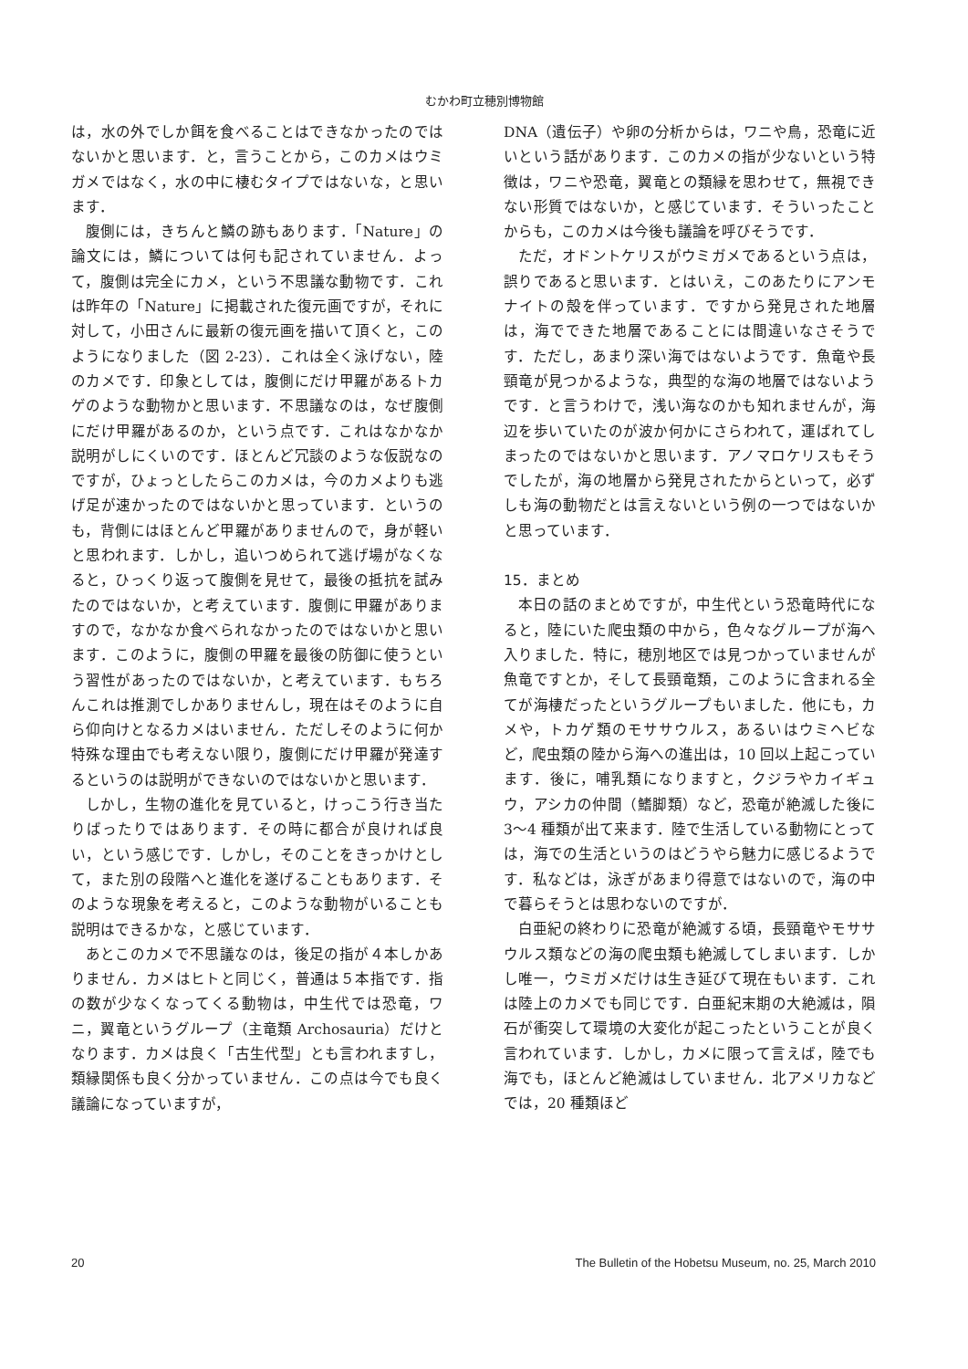むかわ町立穂別博物館
は，水の外でしか餌を食べることはできなかったのではないかと思います．と，言うことから，このカメはウミガメではなく，水の中に棲むタイプではないな，と思います．
腹側には，きちんと鱗の跡もあります．「Nature」の論文には，鱗については何も記されていません．よって，腹側は完全にカメ，という不思議な動物です．これは昨年の「Nature」に掲載された復元画ですが，それに対して，小田さんに最新の復元画を描いて頂くと，このようになりました（図 2-23）．これは全く泳げない，陸のカメです．印象としては，腹側にだけ甲羅があるトカゲのような動物かと思います．不思議なのは，なぜ腹側にだけ甲羅があるのか，という点です．これはなかなか説明がしにくいのです．ほとんど冗談のような仮説なのですが，ひょっとしたらこのカメは，今のカメよりも逃げ足が速かったのではないかと思っています．というのも，背側にはほとんど甲羅がありませんので，身が軽いと思われます．しかし，追いつめられて逃げ場がなくなると，ひっくり返って腹側を見せて，最後の抵抗を試みたのではないか，と考えています．腹側に甲羅がありますので，なかなか食べられなかったのではないかと思います．このように，腹側の甲羅を最後の防御に使うという習性があったのではないか，と考えています．もちろんこれは推測でしかありませんし，現在はそのように自ら仰向けとなるカメはいません．ただしそのように何か特殊な理由でも考えない限り，腹側にだけ甲羅が発達するというのは説明ができないのではないかと思います．
しかし，生物の進化を見ていると，けっこう行き当たりばったりではあります．その時に都合が良ければ良い，という感じです．しかし，そのことをきっかけとして，また別の段階へと進化を遂げることもあります．そのような現象を考えると，このような動物がいることも説明はできるかな，と感じています．
あとこのカメで不思議なのは，後足の指が４本しかありません．カメはヒトと同じく，普通は５本指です．指の数が少なくなってくる動物は，中生代では恐竜，ワニ，翼竜というグループ（主竜類 Archosauria）だけとなります．カメは良く「古生代型」とも言われますし，類縁関係も良く分かっていません．この点は今でも良く議論になっていますが，
DNA（遺伝子）や卵の分析からは，ワニや鳥，恐竜に近いという話があります．このカメの指が少ないという特徴は，ワニや恐竜，翼竜との類縁を思わせて，無視できない形質ではないか，と感じています．そういったことからも，このカメは今後も議論を呼びそうです．
ただ，オドントケリスがウミガメであるという点は，誤りであると思います．とはいえ，このあたりにアンモナイトの殻を伴っています．ですから発見された地層は，海でできた地層であることには間違いなさそうです．ただし，あまり深い海ではないようです．魚竜や長頸竜が見つかるような，典型的な海の地層ではないようです．と言うわけで，浅い海なのかも知れませんが，海辺を歩いていたのが波か何かにさらわれて，運ばれてしまったのではないかと思います．アノマロケリスもそうでしたが，海の地層から発見されたからといって，必ずしも海の動物だとは言えないという例の一つではないかと思っています．
15．まとめ
本日の話のまとめですが，中生代という恐竜時代になると，陸にいた爬虫類の中から，色々なグループが海へ入りました．特に，穂別地区では見つかっていませんが魚竜ですとか，そして長頸竜類，このように含まれる全てが海棲だったというグループもいました．他にも，カメや，トカゲ類のモササウルス，あるいはウミヘビなど，爬虫類の陸から海への進出は，10 回以上起こっています．後に，哺乳類になりますと，クジラやカイギュウ，アシカの仲間（鰭脚類）など，恐竜が絶滅した後に 3〜4 種類が出て来ます．陸で生活している動物にとっては，海での生活というのはどうやら魅力に感じるようです．私などは，泳ぎがあまり得意ではないので，海の中で暮らそうとは思わないのですが．
白亜紀の終わりに恐竜が絶滅する頃，長頸竜やモササウルス類などの海の爬虫類も絶滅してしまいます．しかし唯一，ウミガメだけは生き延びて現在もいます．これは陸上のカメでも同じです．白亜紀末期の大絶滅は，隕石が衝突して環境の大変化が起こったということが良く言われています．しかし，カメに限って言えば，陸でも海でも，ほとんど絶滅はしていません．北アメリカなどでは，20 種類ほど
20 The Bulletin of the Hobetsu Museum, no. 25, March 2010